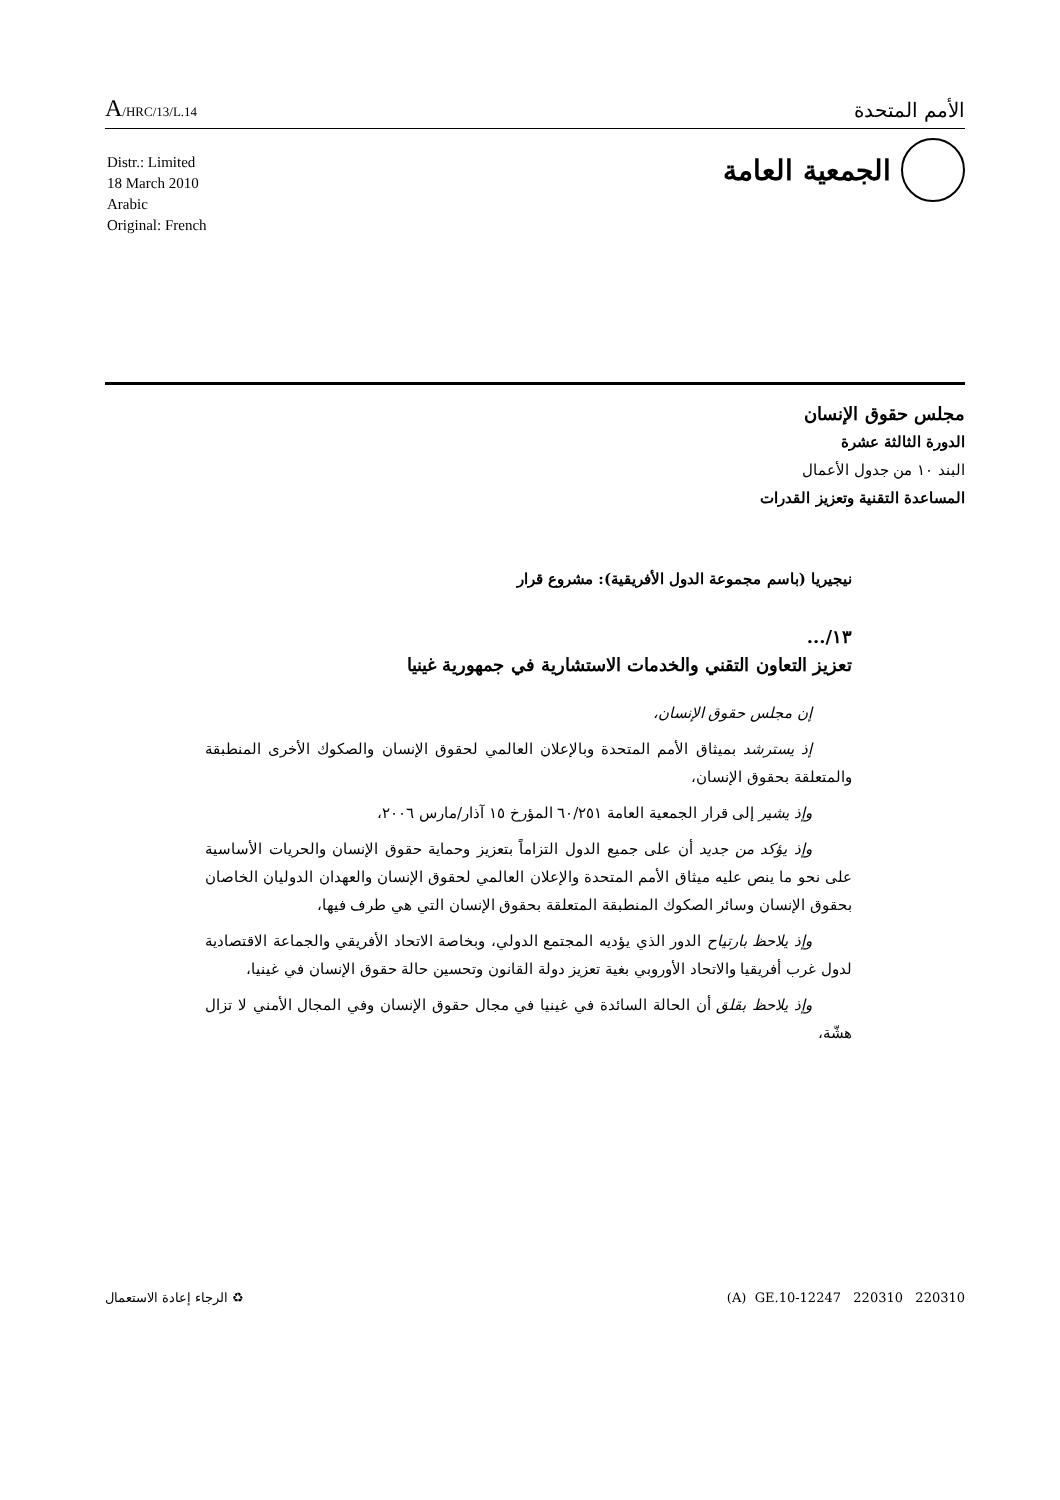A/HRC/13/L.14
الأمم المتحدة
الجمعية العامة
Distr.: Limited
18 March 2010
Arabic
Original: French
مجلس حقوق الإنسان
الدورة الثالثة عشرة
البند ١٠ من جدول الأعمال
المساعدة التقنية وتعزيز القدرات
نيجيريا (باسم مجموعة الدول الأفريقية): مشروع قرار
١٣/...
تعزيز التعاون التقني والخدمات الاستشارية في جمهورية غينيا
إن مجلس حقوق الإنسان،
إذ يسترشد بميثاق الأمم المتحدة وبالإعلان العالمي لحقوق الإنسان والصكوك الأخرى المنطبقة والمتعلقة بحقوق الإنسان،
وإذ يشير إلى قرار الجمعية العامة ٦٠/٢٥١ المؤرخ ١٥ آذار/مارس ٢٠٠٦،
وإذ يؤكد من جديد أن على جميع الدول التزاماً بتعزيز وحماية حقوق الإنسان والحريات الأساسية على نحو ما ينص عليه ميثاق الأمم المتحدة والإعلان العالمي لحقوق الإنسان والعهدان الدوليان الخاصان بحقوق الإنسان وسائر الصكوك المنطبقة المتعلقة بحقوق الإنسان التي هي طرف فيها،
وإذ يلاحظ بارتياح الدور الذي يؤديه المجتمع الدولي، وبخاصة الاتحاد الأفريقي والجماعة الاقتصادية لدول غرب أفريقيا والاتحاد الأوروبي بغية تعزيز دولة القانون وتحسين حالة حقوق الإنسان في غينيا،
وإذ يلاحظ بقلق أن الحالة السائدة في غينيا في مجال حقوق الإنسان وفي المجال الأمني لا تزال هشّة،
♻ الرجاء إعادة الاستعمال (A) GE.10-12247 220310 220310